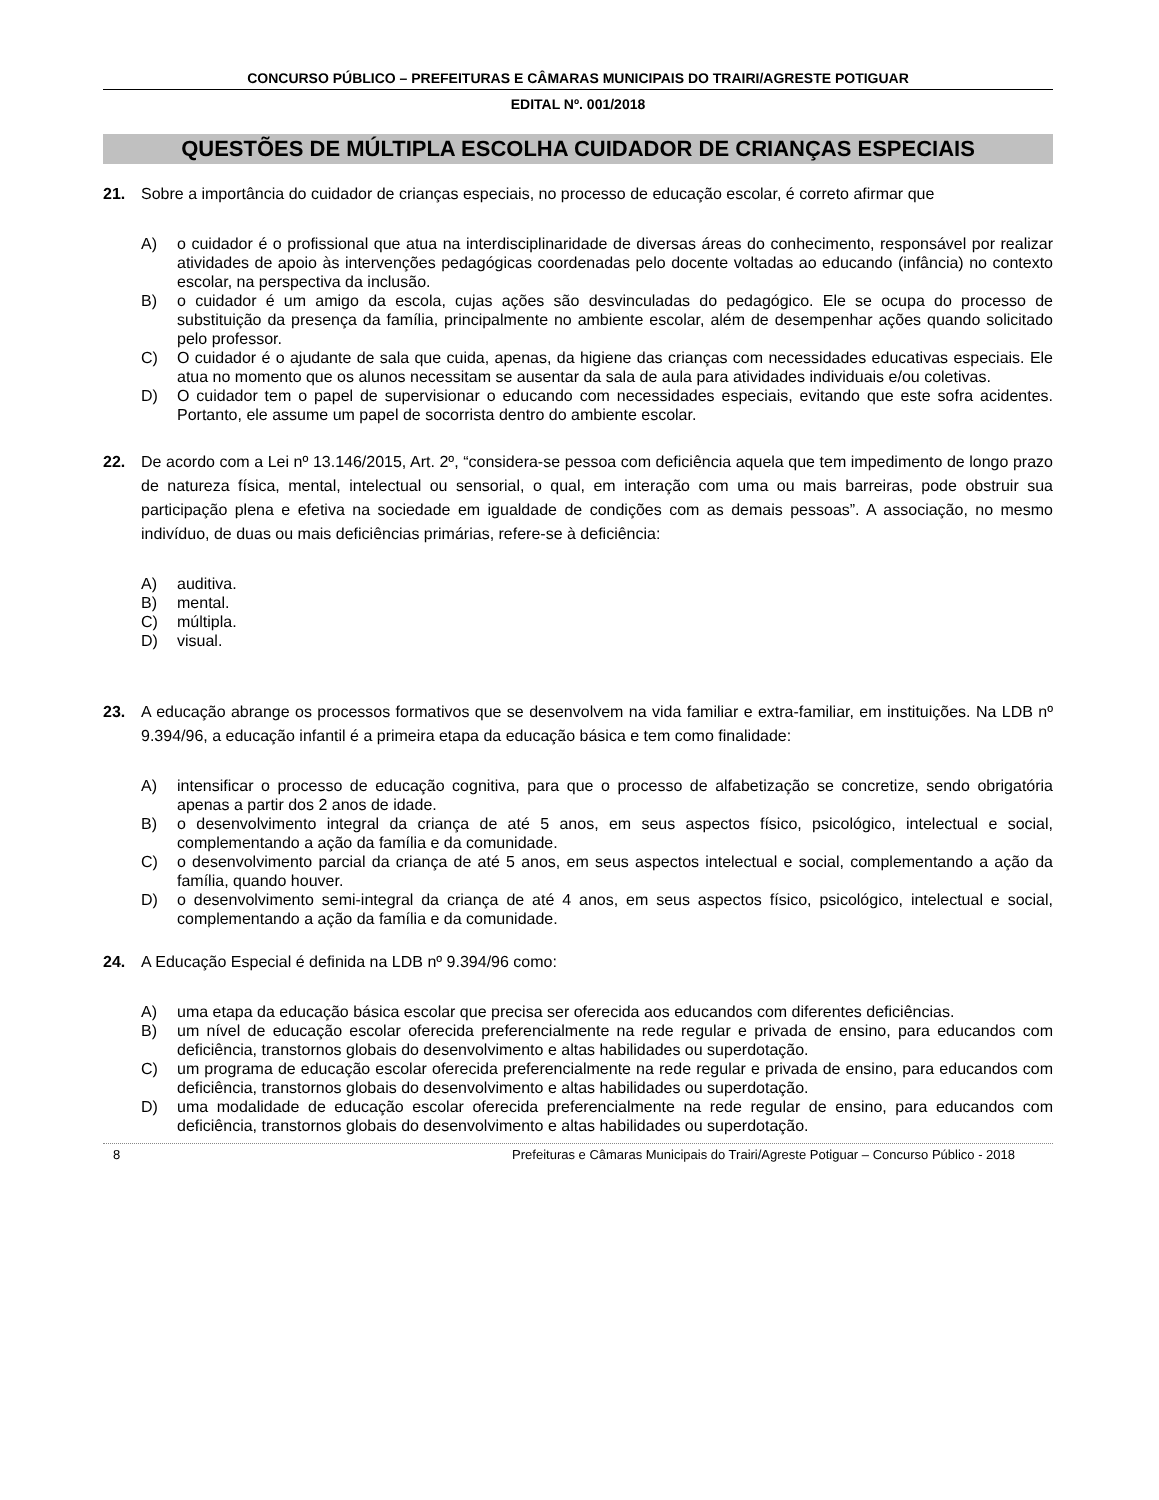CONCURSO PÚBLICO – PREFEITURAS E CÂMARAS MUNICIPAIS DO TRAIRI/AGRESTE POTIGUAR
EDITAL Nº. 001/2018
QUESTÕES DE MÚLTIPLA ESCOLHA CUIDADOR DE CRIANÇAS ESPECIAIS
21. Sobre a importância do cuidador de crianças especiais, no processo de educação escolar, é correto afirmar que
A) o cuidador é o profissional que atua na interdisciplinaridade de diversas áreas do conhecimento, responsável por realizar atividades de apoio às intervenções pedagógicas coordenadas pelo docente voltadas ao educando (infância) no contexto escolar, na perspectiva da inclusão.
B) o cuidador é um amigo da escola, cujas ações são desvinculadas do pedagógico. Ele se ocupa do processo de substituição da presença da família, principalmente no ambiente escolar, além de desempenhar ações quando solicitado pelo professor.
C) O cuidador é o ajudante de sala que cuida, apenas, da higiene das crianças com necessidades educativas especiais. Ele atua no momento que os alunos necessitam se ausentar da sala de aula para atividades individuais e/ou coletivas.
D) O cuidador tem o papel de supervisionar o educando com necessidades especiais, evitando que este sofra acidentes. Portanto, ele assume um papel de socorrista dentro do ambiente escolar.
22. De acordo com a Lei nº 13.146/2015, Art. 2º, “considera-se pessoa com deficiência aquela que tem impedimento de longo prazo de natureza física, mental, intelectual ou sensorial, o qual, em interação com uma ou mais barreiras, pode obstruir sua participação plena e efetiva na sociedade em igualdade de condições com as demais pessoas”. A associação, no mesmo indivíduo, de duas ou mais deficiências primárias, refere-se à deficiência:
A) auditiva.
B) mental.
C) múltipla.
D) visual.
23. A educação abrange os processos formativos que se desenvolvem na vida familiar e extra-familiar, em instituições. Na LDB nº 9.394/96, a educação infantil é a primeira etapa da educação básica e tem como finalidade:
A) intensificar o processo de educação cognitiva, para que o processo de alfabetização se concretize, sendo obrigatória apenas a partir dos 2 anos de idade.
B) o desenvolvimento integral da criança de até 5 anos, em seus aspectos físico, psicológico, intelectual e social, complementando a ação da família e da comunidade.
C) o desenvolvimento parcial da criança de até 5 anos, em seus aspectos intelectual e social, complementando a ação da família, quando houver.
D) o desenvolvimento semi-integral da criança de até 4 anos, em seus aspectos físico, psicológico, intelectual e social, complementando a ação da família e da comunidade.
24. A Educação Especial é definida na LDB nº 9.394/96 como:
A) uma etapa da educação básica escolar que precisa ser oferecida aos educandos com diferentes deficiências.
B) um nível de educação escolar oferecida preferencialmente na rede regular e privada de ensino, para educandos com deficiência, transtornos globais do desenvolvimento e altas habilidades ou superdotação.
C) um programa de educação escolar oferecida preferencialmente na rede regular e privada de ensino, para educandos com deficiência, transtornos globais do desenvolvimento e altas habilidades ou superdotação.
D) uma modalidade de educação escolar oferecida preferencialmente na rede regular de ensino, para educandos com deficiência, transtornos globais do desenvolvimento e altas habilidades ou superdotação.
8 Prefeituras e Câmaras Municipais do Trairi/Agreste Potiguar – Concurso Público - 2018